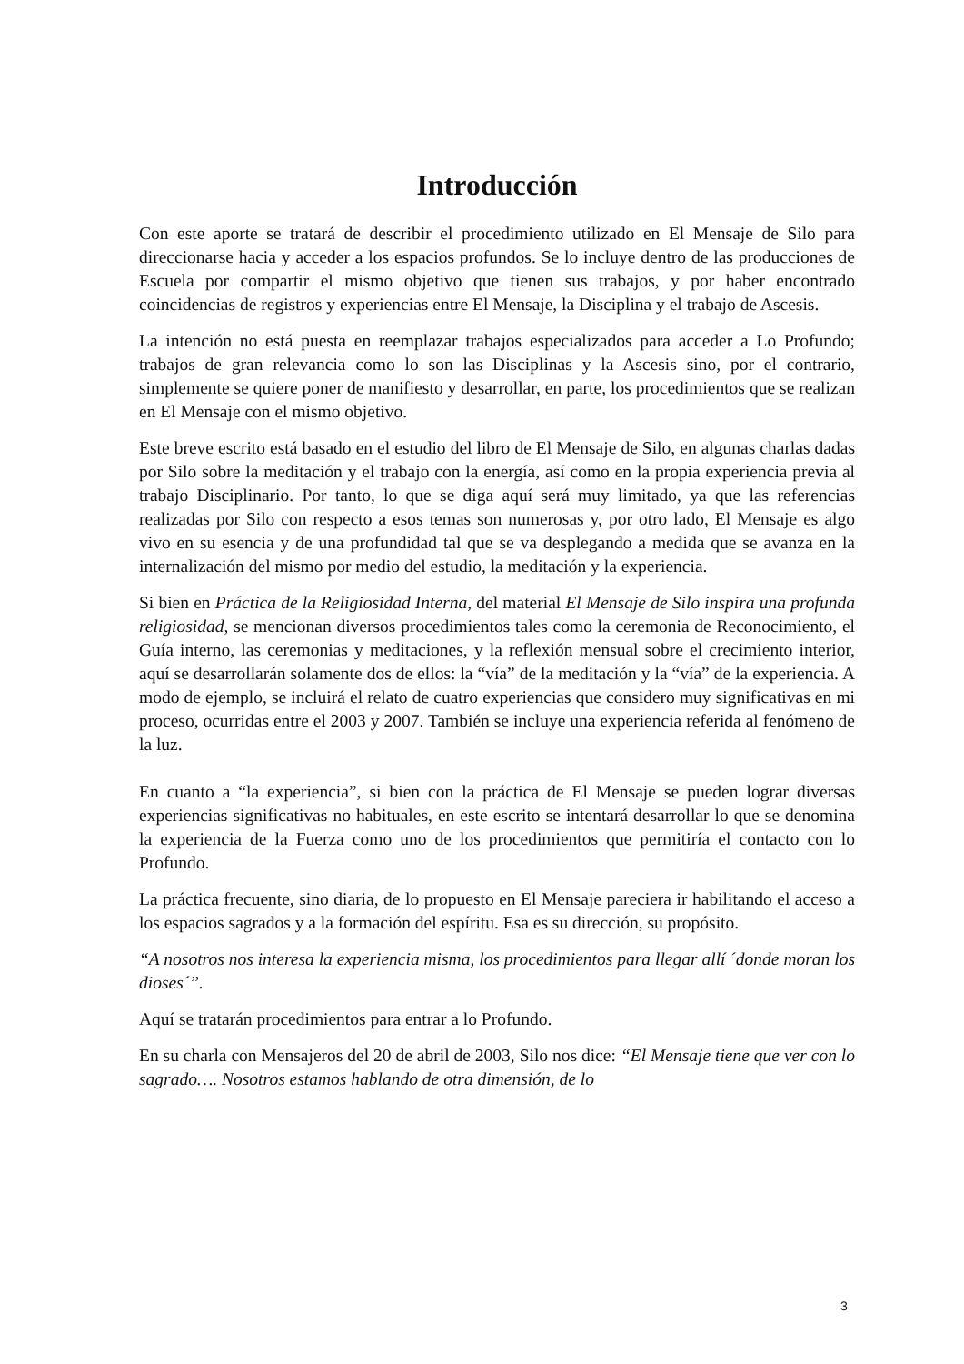Introducción
Con este aporte se tratará de describir el procedimiento utilizado en El Mensaje de Silo para direccionarse hacia y acceder a los espacios profundos. Se lo incluye dentro de las producciones de Escuela por compartir el mismo objetivo que tienen sus trabajos, y por haber encontrado coincidencias de registros y experiencias entre El Mensaje, la Disciplina y el trabajo de Ascesis.
La intención no está puesta en reemplazar trabajos especializados para acceder a Lo Profundo; trabajos de gran relevancia como lo son las Disciplinas y la Ascesis sino, por el contrario, simplemente se quiere poner de manifiesto y desarrollar, en parte, los procedimientos que se realizan en El Mensaje con el mismo objetivo.
Este breve escrito está basado en el estudio del libro de El Mensaje de Silo, en algunas charlas dadas por Silo sobre la meditación y el trabajo con la energía, así como en la propia experiencia previa al trabajo Disciplinario. Por tanto, lo que se diga aquí será muy limitado, ya que las referencias realizadas por Silo con respecto a esos temas son numerosas y, por otro lado, El Mensaje es algo vivo en su esencia y de una profundidad tal que se va desplegando a medida que se avanza en la internalización del mismo por medio del estudio, la meditación y la experiencia.
Si bien en Práctica de la Religiosidad Interna, del material El Mensaje de Silo inspira una profunda religiosidad, se mencionan diversos procedimientos tales como la ceremonia de Reconocimiento, el Guía interno, las ceremonias y meditaciones, y la reflexión mensual sobre el crecimiento interior, aquí se desarrollarán solamente dos de ellos: la “vía” de la meditación y la “vía” de la experiencia. A modo de ejemplo, se incluirá el relato de cuatro experiencias que considero muy significativas en mi proceso, ocurridas entre el 2003 y 2007. También se incluye una experiencia referida al fenómeno de la luz.
En cuanto a “la experiencia”, si bien con la práctica de El Mensaje se pueden lograr diversas experiencias significativas no habituales, en este escrito se intentará desarrollar lo que se denomina la experiencia de la Fuerza como uno de los procedimientos que permitiría el contacto con lo Profundo.
La práctica frecuente, sino diaria, de lo propuesto en El Mensaje pareciera ir habilitando el acceso a los espacios sagrados y a la formación del espíritu. Esa es su dirección, su propósito.
“A nosotros nos interesa la experiencia misma, los procedimientos para llegar allí ´donde moran los dioses´”.
Aquí se tratarán procedimientos para entrar a lo Profundo.
En su charla con Mensajeros del 20 de abril de 2003, Silo nos dice: “El Mensaje tiene que ver con lo sagrado…. Nosotros estamos hablando de otra dimensión, de lo
3